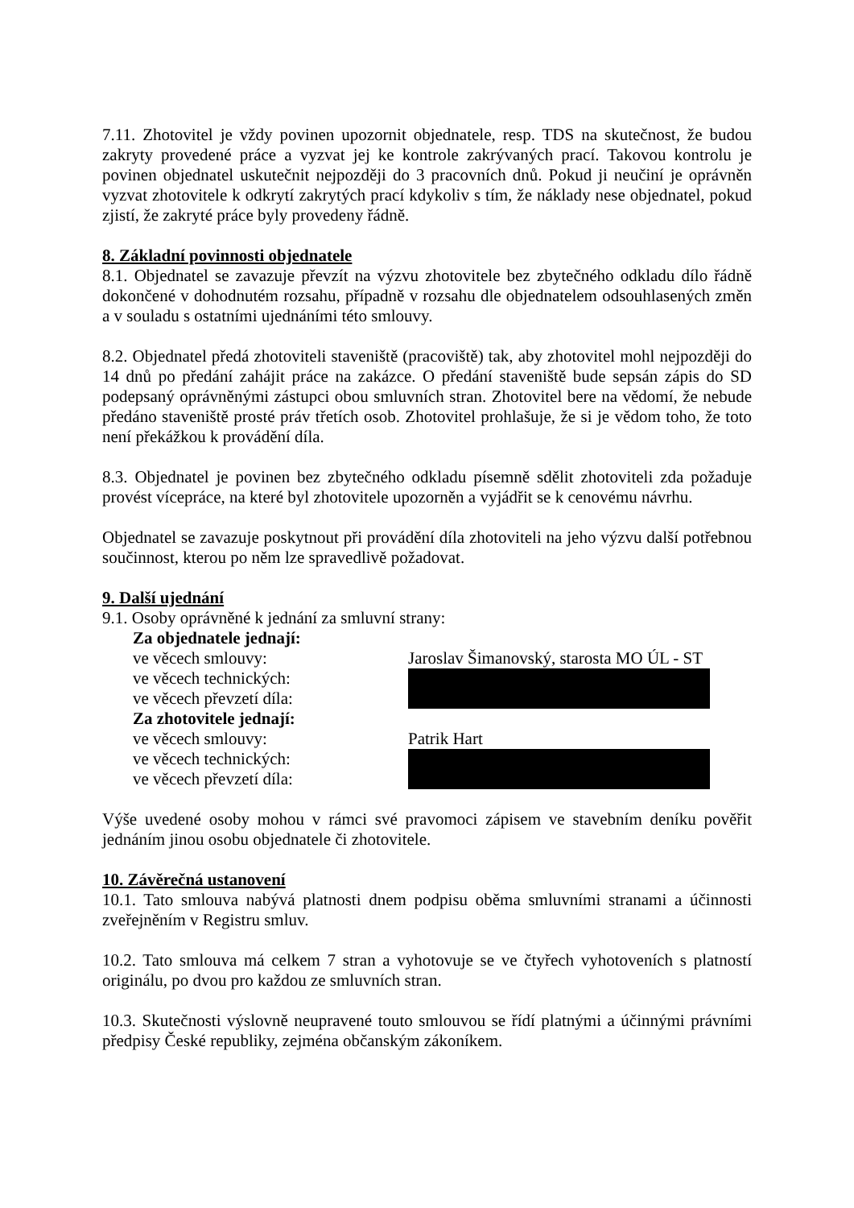7.11. Zhotovitel je vždy povinen upozornit objednatele, resp. TDS na skutečnost, že budou zakryty provedené práce a vyzvat jej ke kontrole zakrývaných prací. Takovou kontrolu je povinen objednatel uskutečnit nejpozději do 3 pracovních dnů. Pokud ji neučiní je oprávněn vyzvat zhotovitele k odkrytí zakrytých prací kdykoliv s tím, že náklady nese objednatel, pokud zjistí, že zakryté práce byly provedeny řádně.
8. Základní povinnosti objednatele
8.1. Objednatel se zavazuje převzít na výzvu zhotovitele bez zbytečného odkladu dílo řádně dokončené v dohodnutém rozsahu, případně v rozsahu dle objednatelem odsouhlasených změn a v souladu s ostatními ujednáními této smlouvy.
8.2. Objednatel předá zhotoviteli staveniště (pracoviště) tak, aby zhotovitel mohl nejpozději do 14 dnů po předání zahájit práce na zakázce. O předání staveniště bude sepsán zápis do SD podepsaný oprávněnými zástupci obou smluvních stran. Zhotovitel bere na vědomí, že nebude předáno staveniště prosté práv třetích osob. Zhotovitel prohlašuje, že si je vědom toho, že toto není překážkou k provádění díla.
8.3. Objednatel je povinen bez zbytečného odkladu písemně sdělit zhotoviteli zda požaduje provést vícepráce, na které byl zhotovitele upozorněn a vyjádřit se k cenovému návrhu.
Objednatel se zavazuje poskytnout při provádění díla zhotoviteli na jeho výzvu další potřebnou součinnost, kterou po něm lze spravedlivě požadovat.
9. Další ujednání
9.1. Osoby oprávněné k jednání za smluvní strany:
Za objednatele jednají:
ve věcech smlouvy: Jaroslav Šimanovský, starosta MO ÚL - ST
ve věcech technických:
ve věcech převzetí díla:
Za zhotovitele jednají:
ve věcech smlouvy: Patrik Hart
ve věcech technických:
ve věcech převzetí díla:
Výše uvedené osoby mohou v rámci své pravomoci zápisem ve stavebním deníku pověřit jednáním jinou osobu objednatele či zhotovitele.
10. Závěrečná ustanovení
10.1. Tato smlouva nabývá platnosti dnem podpisu oběma smluvními stranami a účinnosti zveřejněním v Registru smluv.
10.2. Tato smlouva má celkem 7 stran a vyhotovuje se ve čtyřech vyhotoveních s platností originálu, po dvou pro každou ze smluvních stran.
10.3. Skutečnosti výslovně neupravené touto smlouvou se řídí platnými a účinnými právními předpisy České republiky, zejména občanským zákoníkem.